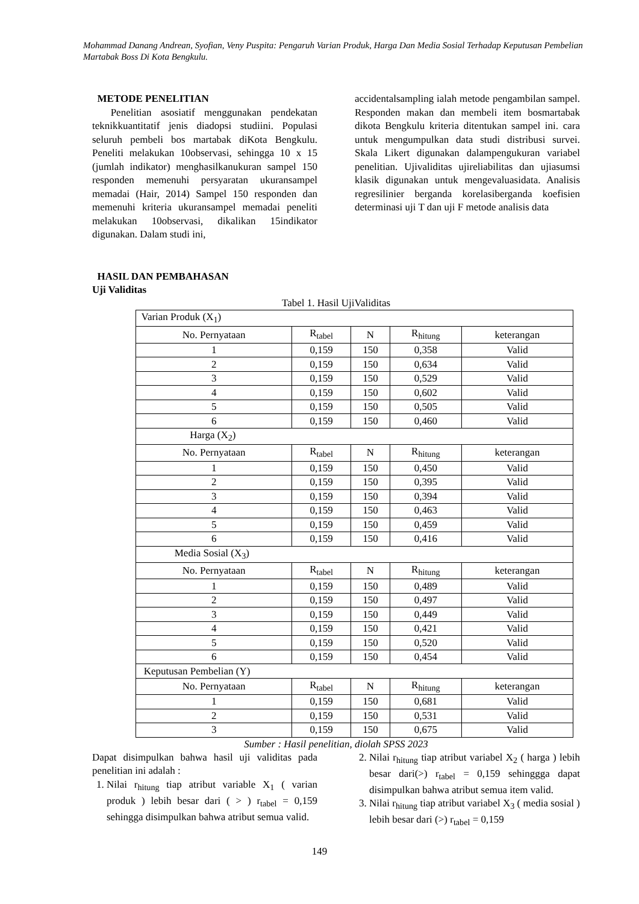Mohammad Danang Andrean, Syofian, Veny Puspita: Pengaruh Varian Produk, Harga Dan Media Sosial Terhadap Keputusan Pembelian Martabak Boss Di Kota Bengkulu.
METODE PENELITIAN
Penelitian asosiatif menggunakan pendekatan teknikkuantitatif jenis diadopsi studiini. Populasi seluruh pembeli bos martabak diKota Bengkulu. Peneliti melakukan 10observasi, sehingga 10 x 15 (jumlah indikator) menghasilkanukuran sampel 150 responden memenuhi persyaratan ukuransampel memadai (Hair, 2014) Sampel 150 responden dan memenuhi kriteria ukuransampel memadai peneliti melakukan 10observasi, dikalikan 15indikator digunakan. Dalam studi ini,
accidentalsampling ialah metode pengambilan sampel. Responden makan dan membeli item bosmartabak dikota Bengkulu kriteria ditentukan sampel ini. cara untuk mengumpulkan data studi distribusi survei. Skala Likert digunakan dalampengukuran variabel penelitian. Ujivaliditas ujireliabilitas dan ujiasumsi klasik digunakan untuk mengevaluasidata. Analisis regresilinier berganda korelasiberganda koefisien determinasi uji T dan uji F metode analisis data
HASIL DAN PEMBAHASAN
Uji Validitas
Tabel 1. Hasil UjiValiditas
| Varian Produk (X<sub>1</sub>) | | | | |
| No. Pernyataan | R<sub>tabel</sub> | N | R<sub>hitung</sub> | keterangan |
| 1 | 0,159 | 150 | 0,358 | Valid |
| 2 | 0,159 | 150 | 0,634 | Valid |
| 3 | 0,159 | 150 | 0,529 | Valid |
| 4 | 0,159 | 150 | 0,602 | Valid |
| 5 | 0,159 | 150 | 0,505 | Valid |
| 6 | 0,159 | 150 | 0,460 | Valid |
| Harga (X<sub>2</sub>) | | | | |
| No. Pernyataan | R<sub>tabel</sub> | N | R<sub>hitung</sub> | keterangan |
| 1 | 0,159 | 150 | 0,450 | Valid |
| 2 | 0,159 | 150 | 0,395 | Valid |
| 3 | 0,159 | 150 | 0,394 | Valid |
| 4 | 0,159 | 150 | 0,463 | Valid |
| 5 | 0,159 | 150 | 0,459 | Valid |
| 6 | 0,159 | 150 | 0,416 | Valid |
| Media Sosial (X<sub>3</sub>) | | | | |
| No. Pernyataan | R<sub>tabel</sub> | N | R<sub>hitung</sub> | keterangan |
| 1 | 0,159 | 150 | 0,489 | Valid |
| 2 | 0,159 | 150 | 0,497 | Valid |
| 3 | 0,159 | 150 | 0,449 | Valid |
| 4 | 0,159 | 150 | 0,421 | Valid |
| 5 | 0,159 | 150 | 0,520 | Valid |
| 6 | 0,159 | 150 | 0,454 | Valid |
| Keputusan Pembelian (Y) | | | | |
| No. Pernyataan | R<sub>tabel</sub> | N | R<sub>hitung</sub> | keterangan |
| 1 | 0,159 | 150 | 0,681 | Valid |
| 2 | 0,159 | 150 | 0,531 | Valid |
| 3 | 0,159 | 150 | 0,675 | Valid |
Sumber : Hasil penelitian, diolah SPSS 2023
Dapat disimpulkan bahwa hasil uji validitas pada penelitian ini adalah :
1. Nilai r<sub>hitung</sub> tiap atribut variable X<sub>1</sub> ( varian produk ) lebih besar dari ( > ) r<sub>tabel</sub> = 0,159 sehingga disimpulkan bahwa atribut semua valid.
2. Nilai r<sub>hitung</sub> tiap atribut variabel X<sub>2</sub> ( harga ) lebih besar dari(>) r<sub>tabel</sub> = 0,159 sehinggga dapat disimpulkan bahwa atribut semua item valid.
3. Nilai r<sub>hitung</sub> tiap atribut variabel X<sub>3</sub> ( media sosial ) lebih besar dari (>) r<sub>tabel</sub> = 0,159
149